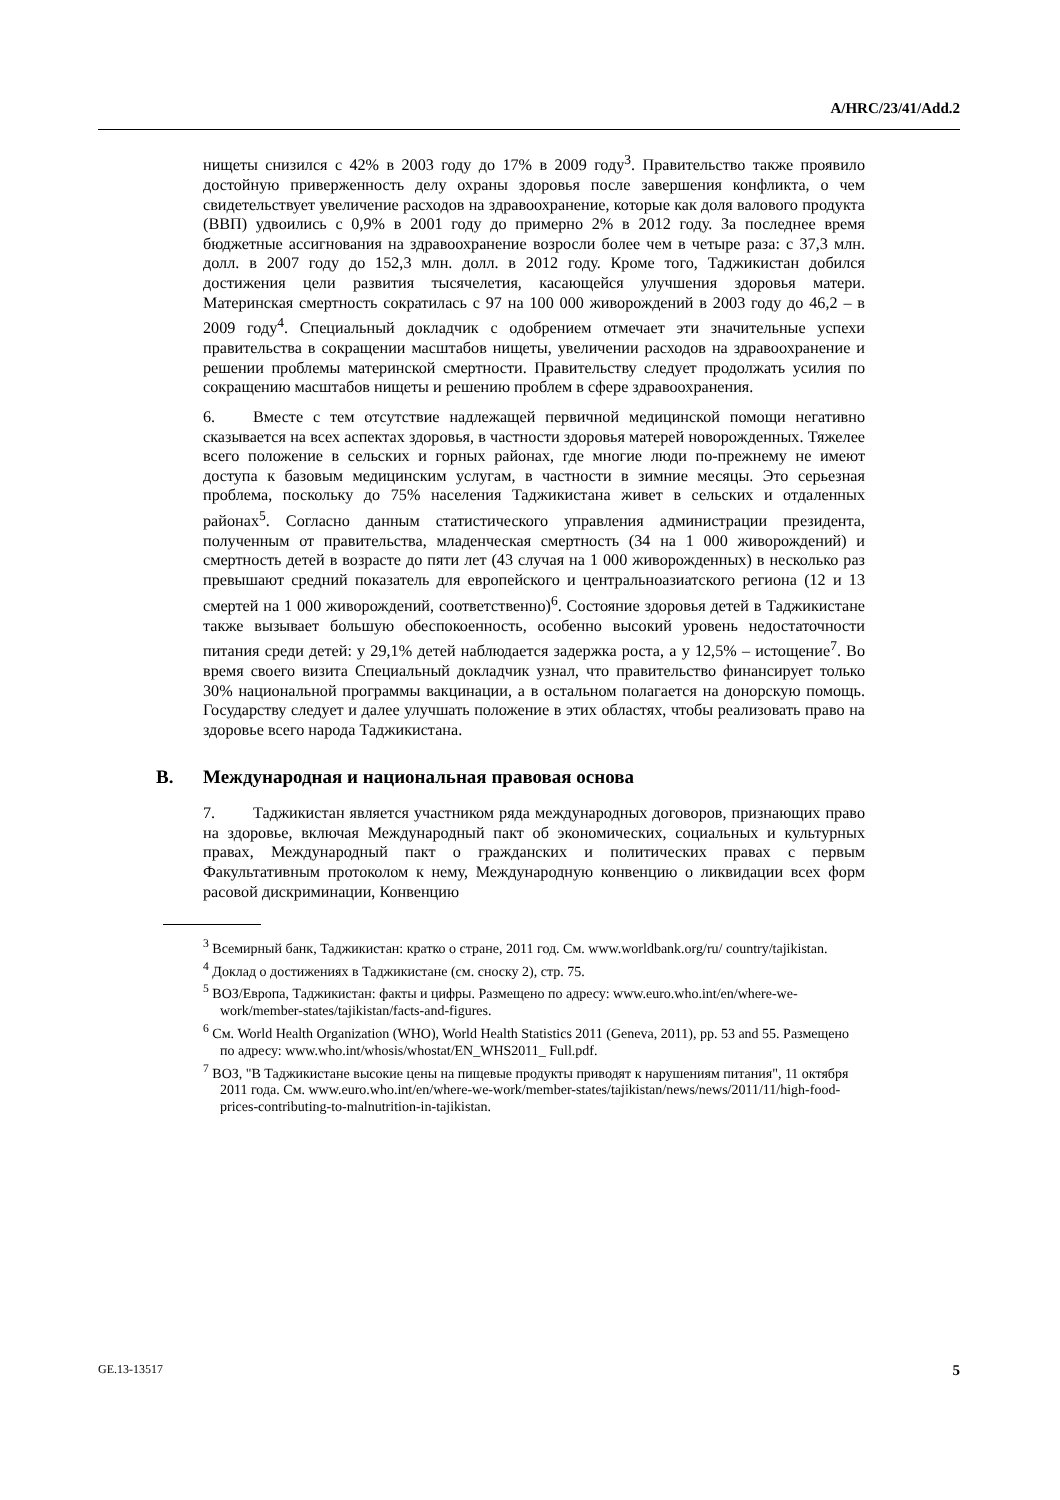A/HRC/23/41/Add.2
нищеты снизился с 42% в 2003 году до 17% в 2009 году<sup>3</sup>. Правительство также проявило достойную приверженность делу охраны здоровья после завершения конфликта, о чем свидетельствует увеличение расходов на здравоохранение, которые как доля валового продукта (ВВП) удвоились с 0,9% в 2001 году до примерно 2% в 2012 году. За последнее время бюджетные ассигнования на здравоохранение возросли более чем в четыре раза: с 37,3 млн. долл. в 2007 году до 152,3 млн. долл. в 2012 году. Кроме того, Таджикистан добился достижения цели развития тысячелетия, касающейся улучшения здоровья матери. Материнская смертность сократилась с 97 на 100 000 живорождений в 2003 году до 46,2 – в 2009 году<sup>4</sup>. Специальный докладчик с одобрением отмечает эти значительные успехи правительства в сокращении масштабов нищеты, увеличении расходов на здравоохранение и решении проблемы материнской смертности. Правительству следует продолжать усилия по сокращению масштабов нищеты и решению проблем в сфере здравоохранения.
6. Вместе с тем отсутствие надлежащей первичной медицинской помощи негативно сказывается на всех аспектах здоровья, в частности здоровья матерей новорожденных. Тяжелее всего положение в сельских и горных районах, где многие люди по-прежнему не имеют доступа к базовым медицинским услугам, в частности в зимние месяцы. Это серьезная проблема, поскольку до 75% населения Таджикистана живет в сельских и отдаленных районах<sup>5</sup>. Согласно данным статистического управления администрации президента, полученным от правительства, младенческая смертность (34 на 1 000 живорождений) и смертность детей в возрасте до пяти лет (43 случая на 1 000 живорожденных) в несколько раз превышают средний показатель для европейского и центральноазиатского региона (12 и 13 смертей на 1 000 живорождений, соответственно)<sup>6</sup>. Состояние здоровья детей в Таджикистане также вызывает большую обеспокоенность, особенно высокий уровень недостаточности питания среди детей: у 29,1% детей наблюдается задержка роста, а у 12,5% – истощение<sup>7</sup>. Во время своего визита Специальный докладчик узнал, что правительство финансирует только 30% национальной программы вакцинации, а в остальном полагается на донорскую помощь. Государству следует и далее улучшать положение в этих областях, чтобы реализовать право на здоровье всего народа Таджикистана.
B. Международная и национальная правовая основа
7. Таджикистан является участником ряда международных договоров, признающих право на здоровье, включая Международный пакт об экономических, социальных и культурных правах, Международный пакт о гражданских и политических правах с первым Факультативным протоколом к нему, Международную конвенцию о ликвидации всех форм расовой дискриминации, Конвенцию
<sup>3</sup> Всемирный банк, Таджикистан: кратко о стране, 2011 год. См. www.worldbank.org/ru/ country/tajikistan.
<sup>4</sup> Доклад о достижениях в Таджикистане (см. сноску 2), стр. 75.
<sup>5</sup> ВОЗ/Европа, Таджикистан: факты и цифры. Размещено по адресу: www.euro.who.int/en/where-we-work/member-states/tajikistan/facts-and-figures.
<sup>6</sup> См. World Health Organization (WHO), World Health Statistics 2011 (Geneva, 2011), pp. 53 and 55. Размещено по адресу: www.who.int/whosis/whostat/EN_WHS2011_ Full.pdf.
<sup>7</sup> ВОЗ, "В Таджикистане высокие цены на пищевые продукты приводят к нарушениям питания", 11 октября 2011 года. См. www.euro.who.int/en/where-we-work/member-states/tajikistan/news/news/2011/11/high-food-prices-contributing-to-malnutrition-in-tajikistan.
GE.13-13517 5